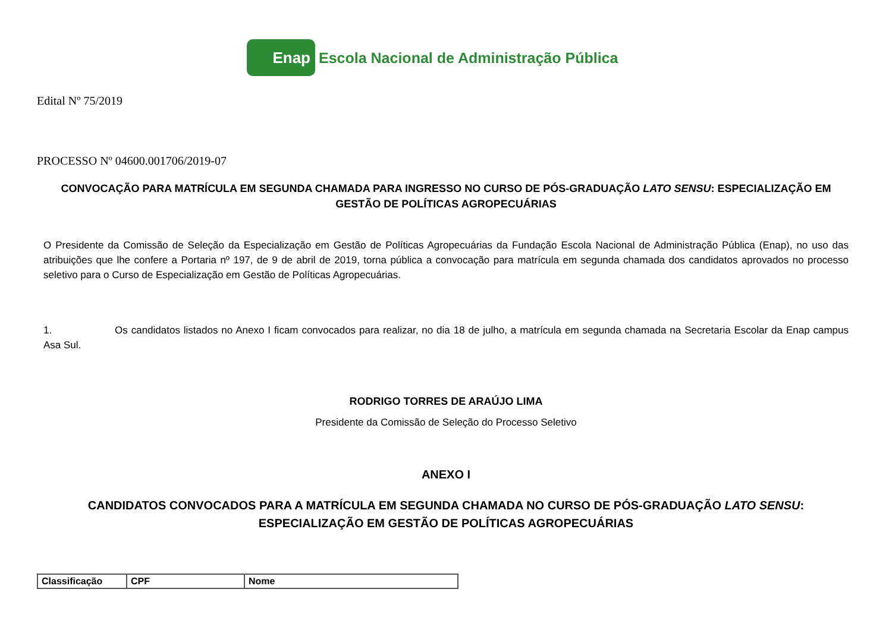Enap
Escola Nacional de Administração Pública
Edital Nº 75/2019
PROCESSO Nº 04600.001706/2019-07
CONVOCAÇÃO PARA MATRÍCULA EM SEGUNDA CHAMADA PARA INGRESSO NO CURSO DE PÓS-GRADUAÇÃO LATO SENSU: ESPECIALIZAÇÃO EM GESTÃO DE POLÍTICAS AGROPECUÁRIAS
O Presidente da Comissão de Seleção da Especialização em Gestão de Políticas Agropecuárias da Fundação Escola Nacional de Administração Pública (Enap), no uso das atribuições que lhe confere a Portaria nº 197, de 9 de abril de 2019, torna pública a convocação para matrícula em segunda chamada dos candidatos aprovados no processo seletivo para o Curso de Especialização em Gestão de Políticas Agropecuárias.
1. Os candidatos listados no Anexo I ficam convocados para realizar, no dia 18 de julho, a matrícula em segunda chamada na Secretaria Escolar da Enap campus Asa Sul.
RODRIGO TORRES DE ARAÚJO LIMA
Presidente da Comissão de Seleção do Processo Seletivo
ANEXO I
CANDIDATOS CONVOCADOS PARA A MATRÍCULA EM SEGUNDA CHAMADA NO CURSO DE PÓS-GRADUAÇÃO LATO SENSU: ESPECIALIZAÇÃO EM GESTÃO DE POLÍTICAS AGROPECUÁRIAS
| Classificação | CPF | Nome |
| --- | --- | --- |